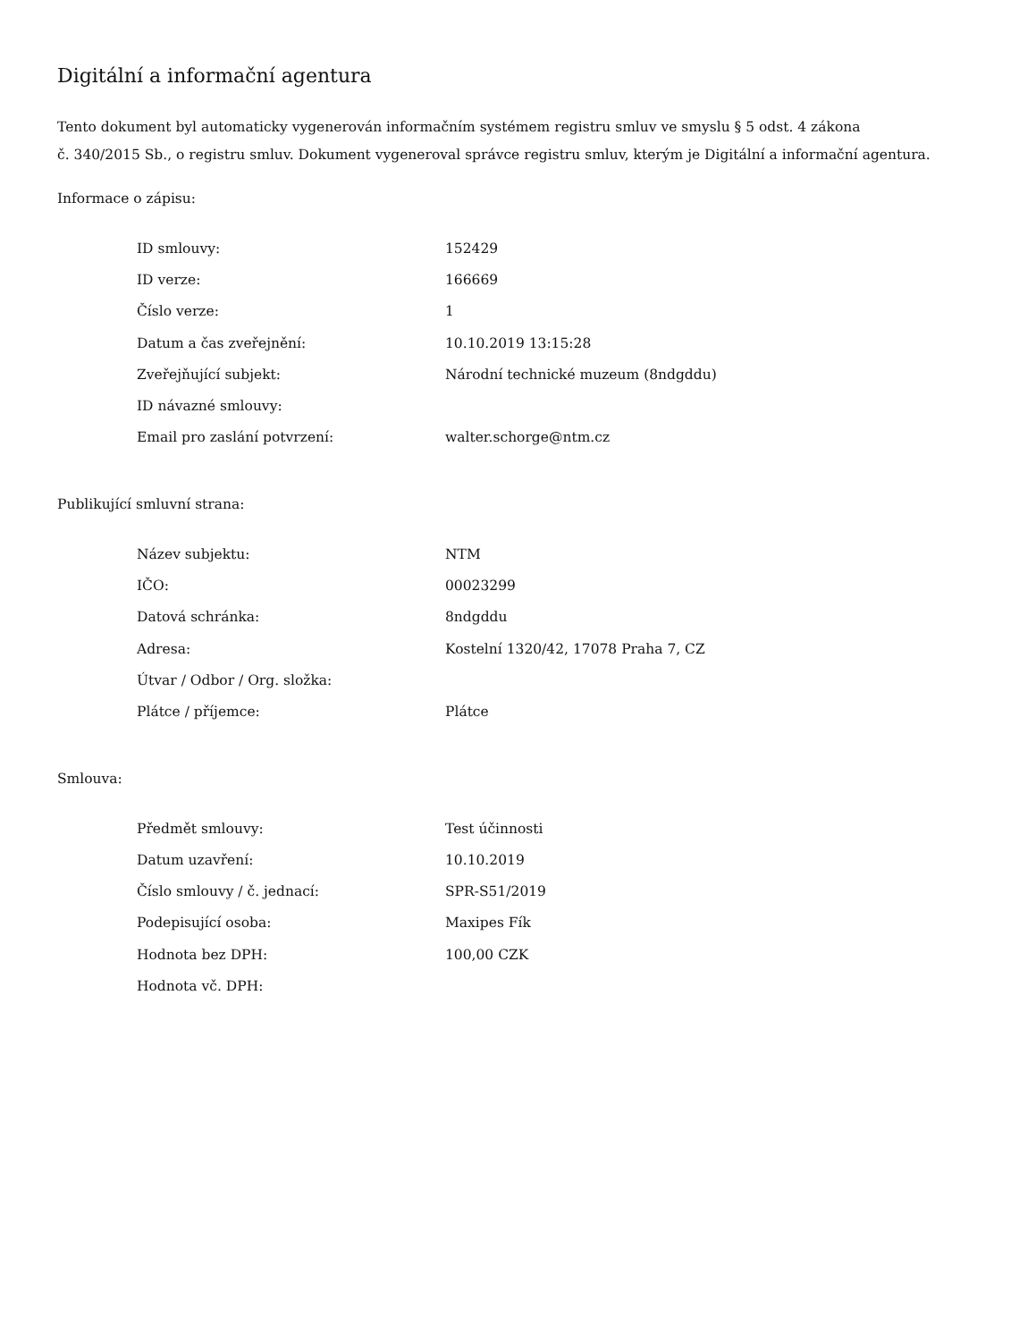Digitální a informační agentura
Tento dokument byl automaticky vygenerován informačním systémem registru smluv ve smyslu § 5 odst. 4 zákona
č. 340/2015 Sb., o registru smluv. Dokument vygeneroval správce registru smluv, kterým je Digitální a informační agentura.
Informace o zápisu:
| ID smlouvy: | 152429 |
| ID verze: | 166669 |
| Číslo verze: | 1 |
| Datum a čas zveřejnění: | 10.10.2019 13:15:28 |
| Zveřejňující subjekt: | Národní technické muzeum (8ndgddu) |
| ID návazné smlouvy: | |
| Email pro zaslání potvrzení: | walter.schorge@ntm.cz |
Publikující smluvní strana:
| Název subjektu: | NTM |
| IČO: | 00023299 |
| Datová schránka: | 8ndgddu |
| Adresa: | Kostelní 1320/42, 17078 Praha 7, CZ |
| Útvar / Odbor / Org. složka: | |
| Plátce / příjemce: | Plátce |
Smlouva:
| Předmět smlouvy: | Test účinnosti |
| Datum uzavření: | 10.10.2019 |
| Číslo smlouvy / č. jednací: | SPR-S51/2019 |
| Podepisující osoba: | Maxipes Fík |
| Hodnota bez DPH: | 100,00 CZK |
| Hodnota vč. DPH: | |